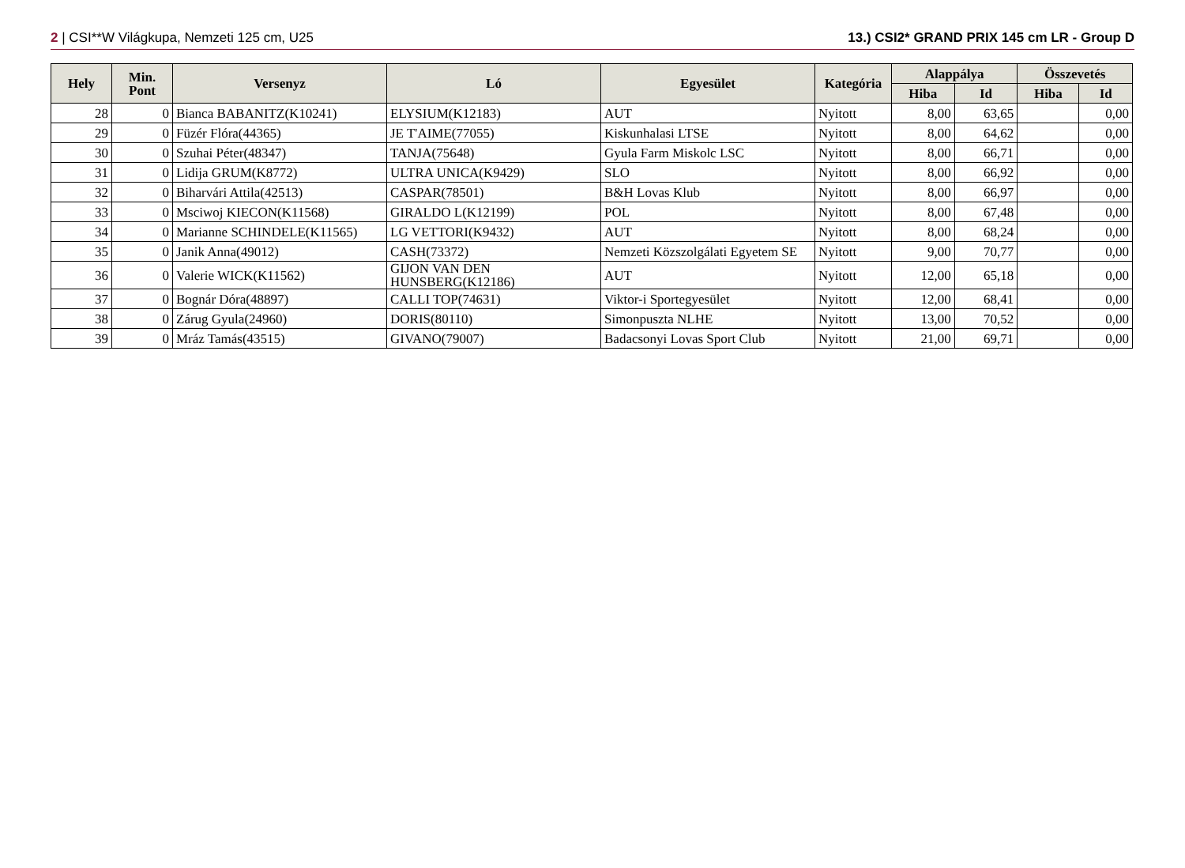2 | CSI**W Világkupa, Nemzeti 125 cm, U25 13.) CSI2* GRAND PRIX 145 cm LR - Group D
| Hely | Min. Pont | Versenyz | Ló | Egyesület | Kategória | Alappálya | | Összevetés | |
| --- | --- | --- | --- | --- | --- | --- | --- | --- | --- |
| | | | | | | Hiba | Id | Hiba | Id |
| 28 | 0 | Bianca BABANITZ(K10241) | ELYSIUM(K12183) | AUT | Nyitott | 8,00 | 63,65 | | 0,00 |
| 29 | 0 | Füzér Flóra(44365) | JE T'AIME(77055) | Kiskunhalasi LTSE | Nyitott | 8,00 | 64,62 | | 0,00 |
| 30 | 0 | Szuhai Péter(48347) | TANJA(75648) | Gyula Farm Miskolc LSC | Nyitott | 8,00 | 66,71 | | 0,00 |
| 31 | 0 | Lidija GRUM(K8772) | ULTRA UNICA(K9429) | SLO | Nyitott | 8,00 | 66,92 | | 0,00 |
| 32 | 0 | Biharvári Attila(42513) | CASPAR(78501) | B&H Lovas Klub | Nyitott | 8,00 | 66,97 | | 0,00 |
| 33 | 0 | Msciwoj KIECON(K11568) | GIRALDO L(K12199) | POL | Nyitott | 8,00 | 67,48 | | 0,00 |
| 34 | 0 | Marianne SCHINDELE(K11565) | LG VETTORI(K9432) | AUT | Nyitott | 8,00 | 68,24 | | 0,00 |
| 35 | 0 | Janik Anna(49012) | CASH(73372) | Nemzeti Közszolgálati Egyetem SE | Nyitott | 9,00 | 70,77 | | 0,00 |
| 36 | 0 | Valerie WICK(K11562) | GIJON VAN DEN HUNSBERG(K12186) | AUT | Nyitott | 12,00 | 65,18 | | 0,00 |
| 37 | 0 | Bognár Dóra(48897) | CALLI TOP(74631) | Viktor-i Sportegyesület | Nyitott | 12,00 | 68,41 | | 0,00 |
| 38 | 0 | Zárug Gyula(24960) | DORIS(80110) | Simonpuszta NLHE | Nyitott | 13,00 | 70,52 | | 0,00 |
| 39 | 0 | Mráz Tamás(43515) | GIVANO(79007) | Badacsonyi Lovas Sport Club | Nyitott | 21,00 | 69,71 | | 0,00 |